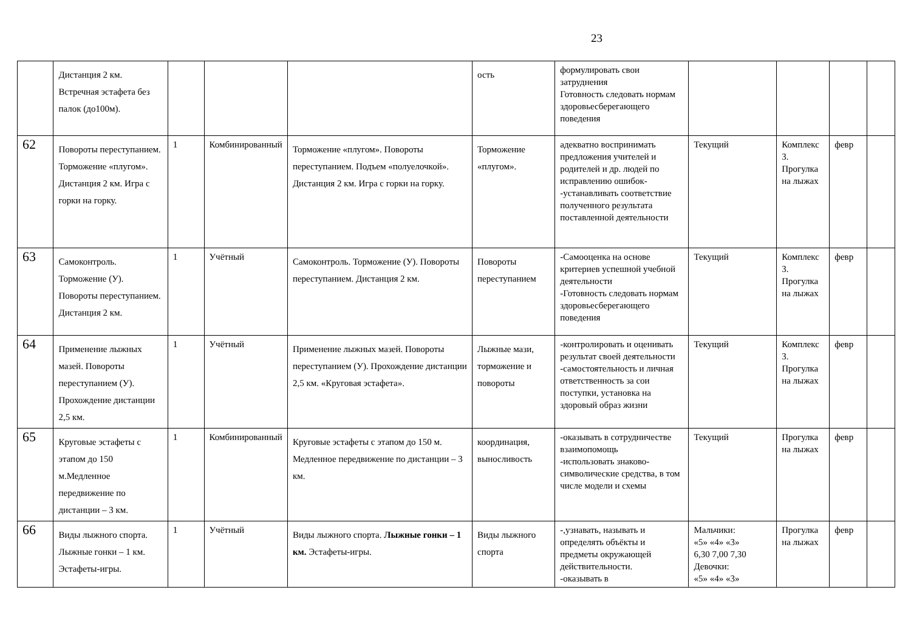23
| | Дистанция 2 км. Встречная эстафета без палок (до100м). | | | | ость | формулировать свои затруднения Готовность следовать нормам здоровьесберегающего поведения | | | | |
| 62 | Повороты переступанием. Торможение «плугом». Дистанция 2 км. Игра с горки на горку. | 1 | Комбинированный | Торможение «плугом». Повороты переступанием. Подъем «полуелочкой». Дистанция 2 км. Игра с горки на горку. | Торможение «плугом». | адекватно воспринимать предложения учителей и родителей и др. людей по исправлению ошибок- -устанавливать соответствие полученного результата поставленной деятельности | Текущий | Комплекс 3. Прогулка на лыжах | февр | |
| 63 | Самоконтроль. Торможение (У). Повороты переступанием. Дистанция 2 км. | 1 | Учётный | Самоконтроль. Торможение (У). Повороты переступанием. Дистанция 2 км. | Повороты переступанием | -Самооценка на основе критериев успешной учебной деятельности -Готовность следовать нормам здоровьесберегающего поведения | Текущий | Комплекс 3. Прогулка на лыжах | февр | |
| 64 | Применение лыжных мазей. Повороты переступанием (У). Прохождение дистанции 2,5 км. | 1 | Учётный | Применение лыжных мазей. Повороты переступанием (У). Прохождение дистанции 2,5 км. «Круговая эстафета». | Лыжные мази, торможение и повороты | -контролировать и оценивать результат своей деятельности -самостоятельность и личная ответственность за сои поступки, установка на здоровый образ жизни | Текущий | Комплекс 3. Прогулка на лыжах | февр | |
| 65 | Круговые эстафеты с этапом до 150 м.Медленное передвижение по дистанции – 3 км. | 1 | Комбинированный | Круговые эстафеты с этапом до 150 м. Медленное передвижение по дистанции – 3 км. | координация, выносливость | -оказывать в сотрудничестве взаимопомощь -использовать знаково-символические средства, в том числе модели и схемы | Текущий | Прогулка на лыжах | февр | |
| 66 | Виды лыжного спорта. Лыжные гонки – 1 км. Эстафеты-игры. | 1 | Учётный | Виды лыжного спорта. Лыжные гонки – 1 км. Эстафеты-игры. | Виды лыжного спорта | -,узнавать, называть и определять объёкты и предметы окружающей действительности. -оказывать в | Мальчики: «5» «4» «3» 6,30 7,00 7,30 Девочки: «5» «4» «3» | Прогулка на лыжах | февр | |